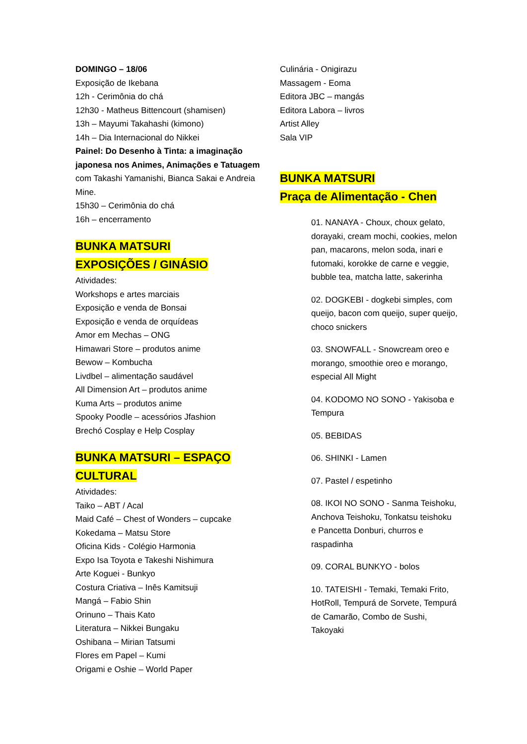DOMINGO – 18/06
Exposição de Ikebana
12h - Cerimônia do chá
12h30 - Matheus Bittencourt (shamisen)
13h – Mayumi Takahashi (kimono)
14h – Dia Internacional do Nikkei
Painel: Do Desenho à Tinta: a imaginação japonesa nos Animes, Animações e Tatuagem com Takashi Yamanishi, Bianca Sakai e Andreia Mine.
15h30 – Cerimônia do chá
16h – encerramento
BUNKA MATSURI
EXPOSIÇÕES / GINÁSIO
Atividades:
Workshops e artes marciais
Exposição e venda de Bonsai
Exposição e venda de orquídeas
Amor em Mechas – ONG
Himawari Store – produtos anime
Bewow – Kombucha
Livdbel – alimentação saudável
All Dimension Art – produtos anime
Kuma Arts – produtos anime
Spooky Poodle – acessórios Jfashion
Brechó Cosplay e Help Cosplay
BUNKA MATSURI – ESPAÇO CULTURAL
Atividades:
Taiko – ABT / Acal
Maid Café – Chest of Wonders – cupcake
Kokedama – Matsu Store
Oficina Kids - Colégio Harmonia
Expo Isa Toyota e Takeshi Nishimura
Arte Koguei - Bunkyo
Costura Criativa – Inês Kamitsuji
Mangá – Fabio Shin
Orinuno – Thais Kato
Literatura – Nikkei Bungaku
Oshibana – Mirian Tatsumi
Flores em Papel – Kumi
Origami e Oshie – World Paper
Culinária - Onigirazu
Massagem - Eoma
Editora JBC – mangás
Editora Labora – livros
Artist Alley
Sala VIP
BUNKA MATSURI
Praça de Alimentação - Chen
01. NANAYA - Choux, choux gelato, dorayaki, cream mochi, cookies, melon pan, macarons, melon soda, inari e futomaki, korokke de carne e veggie, bubble tea, matcha latte, sakerinha
02. DOGKEBI - dogkebi simples, com queijo, bacon com queijo, super queijo, choco snickers
03. SNOWFALL - Snowcream oreo e morango, smoothie oreo e morango, especial All Might
04. KODOMO NO SONO - Yakisoba e Tempura
05. BEBIDAS
06. SHINKI - Lamen
07. Pastel / espetinho
08. IKOI NO SONO - Sanma Teishoku, Anchova Teishoku, Tonkatsu teishoku e Pancetta Donburi, churros e raspadinha
09. CORAL BUNKYO - bolos
10. TATEISHI - Temaki, Temaki Frito, HotRoll, Tempurá de Sorvete, Tempurá de Camarão, Combo de Sushi, Takoyaki